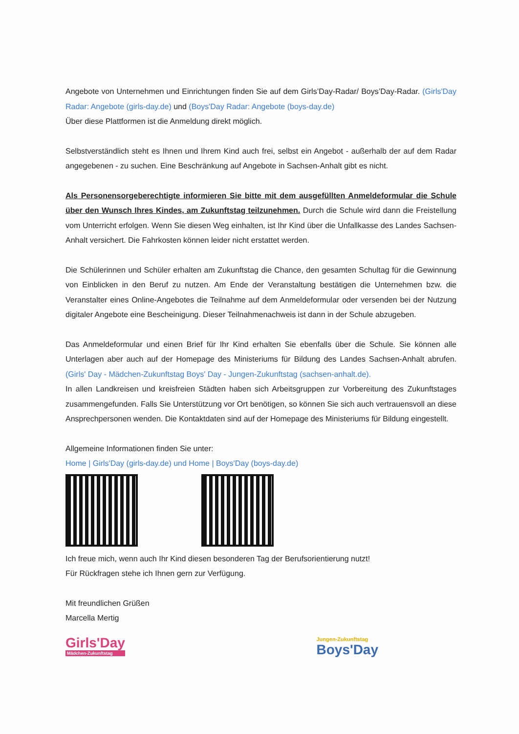Angebote von Unternehmen und Einrichtungen finden Sie auf dem Girls’Day-Radar/ Boys’Day-Radar. (Girls'Day Radar: Angebote (girls-day.de) und (Boys'Day Radar: Angebote (boys-day.de)
Über diese Plattformen ist die Anmeldung direkt möglich.
Selbstverständlich steht es Ihnen und Ihrem Kind auch frei, selbst ein Angebot - außerhalb der auf dem Radar angegebenen - zu suchen. Eine Beschränkung auf Angebote in Sachsen-Anhalt gibt es nicht.
Als Personensorgeberechtigte informieren Sie bitte mit dem ausgefüllten Anmeldeformular die Schule über den Wunsch Ihres Kindes, am Zukunftstag teilzunehmen. Durch die Schule wird dann die Freistellung vom Unterricht erfolgen. Wenn Sie diesen Weg einhalten, ist Ihr Kind über die Unfallkasse des Landes Sachsen-Anhalt versichert. Die Fahrkosten können leider nicht erstattet werden.
Die Schülerinnen und Schüler erhalten am Zukunftstag die Chance, den gesamten Schultag für die Gewinnung von Einblicken in den Beruf zu nutzen. Am Ende der Veranstaltung bestätigen die Unternehmen bzw. die Veranstalter eines Online-Angebotes die Teilnahme auf dem Anmeldeformular oder versenden bei der Nutzung digitaler Angebote eine Bescheinigung. Dieser Teilnahmenachweis ist dann in der Schule abzugeben.
Das Anmeldeformular und einen Brief für Ihr Kind erhalten Sie ebenfalls über die Schule. Sie können alle Unterlagen aber auch auf der Homepage des Ministeriums für Bildung des Landes Sachsen-Anhalt abrufen. (Girls' Day - Mädchen-Zukunftstag Boys' Day - Jungen-Zukunftstag (sachsen-anhalt.de).
In allen Landkreisen und kreisfreien Städten haben sich Arbeitsgruppen zur Vorbereitung des Zukunftstages zusammengefunden. Falls Sie Unterstützung vor Ort benötigen, so können Sie sich auch vertrauensvoll an diese Ansprechpersonen wenden. Die Kontaktdaten sind auf der Homepage des Ministeriums für Bildung eingestellt.
Allgemeine Informationen finden Sie unter:
Home | Girls'Day (girls-day.de) und Home | Boys'Day (boys-day.de)
Ich freue mich, wenn auch Ihr Kind diesen besonderen Tag der Berufsorientierung nutzt!
Für Rückfragen stehe ich Ihnen gern zur Verfügung.
Mit freundlichen Grüßen
Marcella Mertig
Girls'Day
Mädchen-Zukunftstag
Jungen-Zukunftstag
Boys'Day